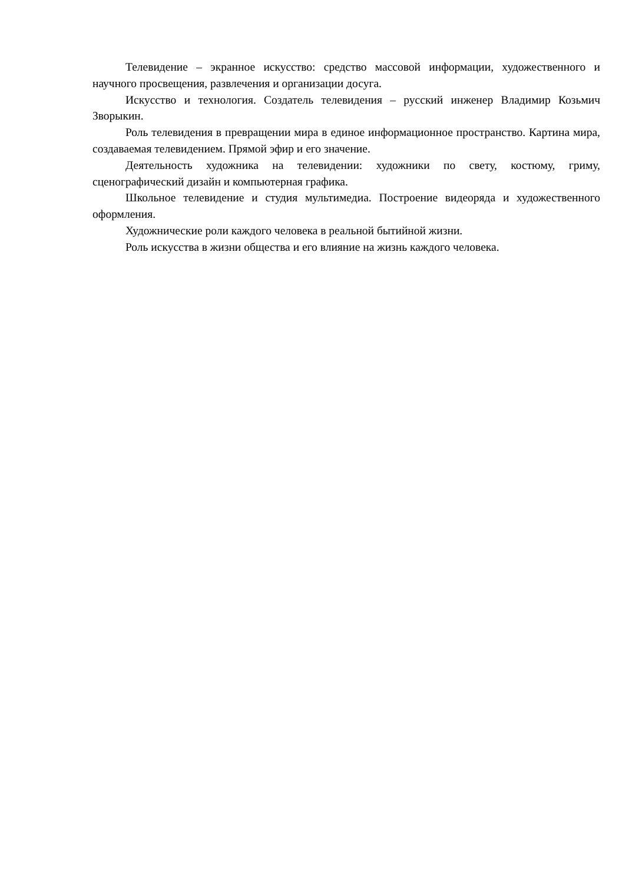Телевидение – экранное искусство: средство массовой информации, художественного и научного просвещения, развлечения и организации досуга.
Искусство и технология. Создатель телевидения – русский инженер Владимир Козьмич Зворыкин.
Роль телевидения в превращении мира в единое информационное пространство. Картина мира, создаваемая телевидением. Прямой эфир и его значение.
Деятельность художника на телевидении: художники по свету, костюму, гриму, сценографический дизайн и компьютерная графика.
Школьное телевидение и студия мультимедиа. Построение видеоряда и художественного оформления.
Художнические роли каждого человека в реальной бытийной жизни.
Роль искусства в жизни общества и его влияние на жизнь каждого человека.